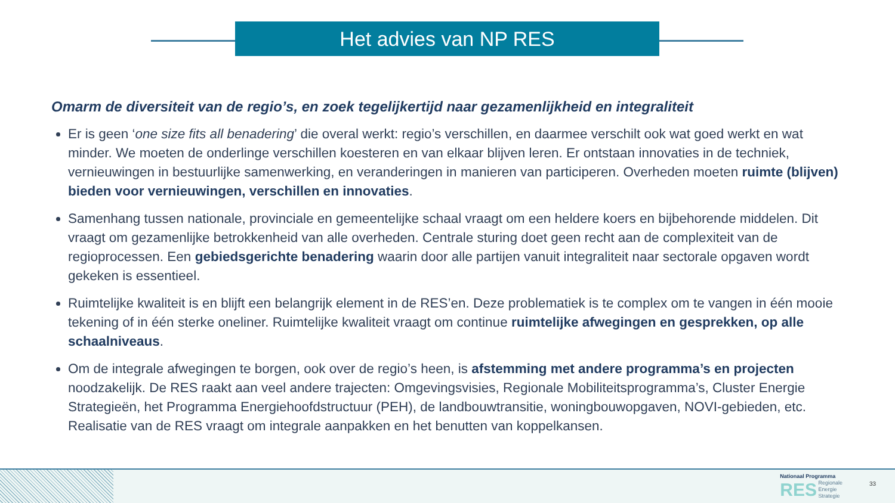Het advies van NP RES
Omarm de diversiteit van de regio’s, en zoek tegelijkertijd naar gezamenlijkheid en integraliteit
Er is geen ‘one size fits all benadering’ die overal werkt: regio’s verschillen, en daarmee verschilt ook wat goed werkt en wat minder. We moeten de onderlinge verschillen koesteren en van elkaar blijven leren. Er ontstaan innovaties in de techniek, vernieuwingen in bestuurlijke samenwerking, en veranderingen in manieren van participeren. Overheden moeten ruimte (blijven) bieden voor vernieuwingen, verschillen en innovaties.
Samenhang tussen nationale, provinciale en gemeentelijke schaal vraagt om een heldere koers en bijbehorende middelen. Dit vraagt om gezamenlijke betrokkenheid van alle overheden. Centrale sturing doet geen recht aan de complexiteit van de regioprocessen. Een gebiedsgerichte benadering waarin door alle partijen vanuit integraliteit naar sectorale opgaven wordt gekeken is essentieel.
Ruimtelijke kwaliteit is en blijft een belangrijk element in de RES’en. Deze problematiek is te complex om te vangen in één mooie tekening of in één sterke oneliner. Ruimtelijke kwaliteit vraagt om continue ruimtelijke afwegingen en gesprekken, op alle schaalniveaus.
Om de integrale afwegingen te borgen, ook over de regio’s heen, is afstemming met andere programma’s en projecten noodzakelijk. De RES raakt aan veel andere trajecten: Omgevingsvisies, Regionale Mobiliteitsprogramma’s, Cluster Energie Strategieën, het Programma Energiehoofdstructuur (PEH), de landbouwtransitie, woningbouwopgaven, NOVI-gebieden, etc. Realisatie van de RES vraagt om integrale aanpakken en het benutten van koppelkansen.
Nationaal Programma
RES Regionale
Energie
Strategie
33